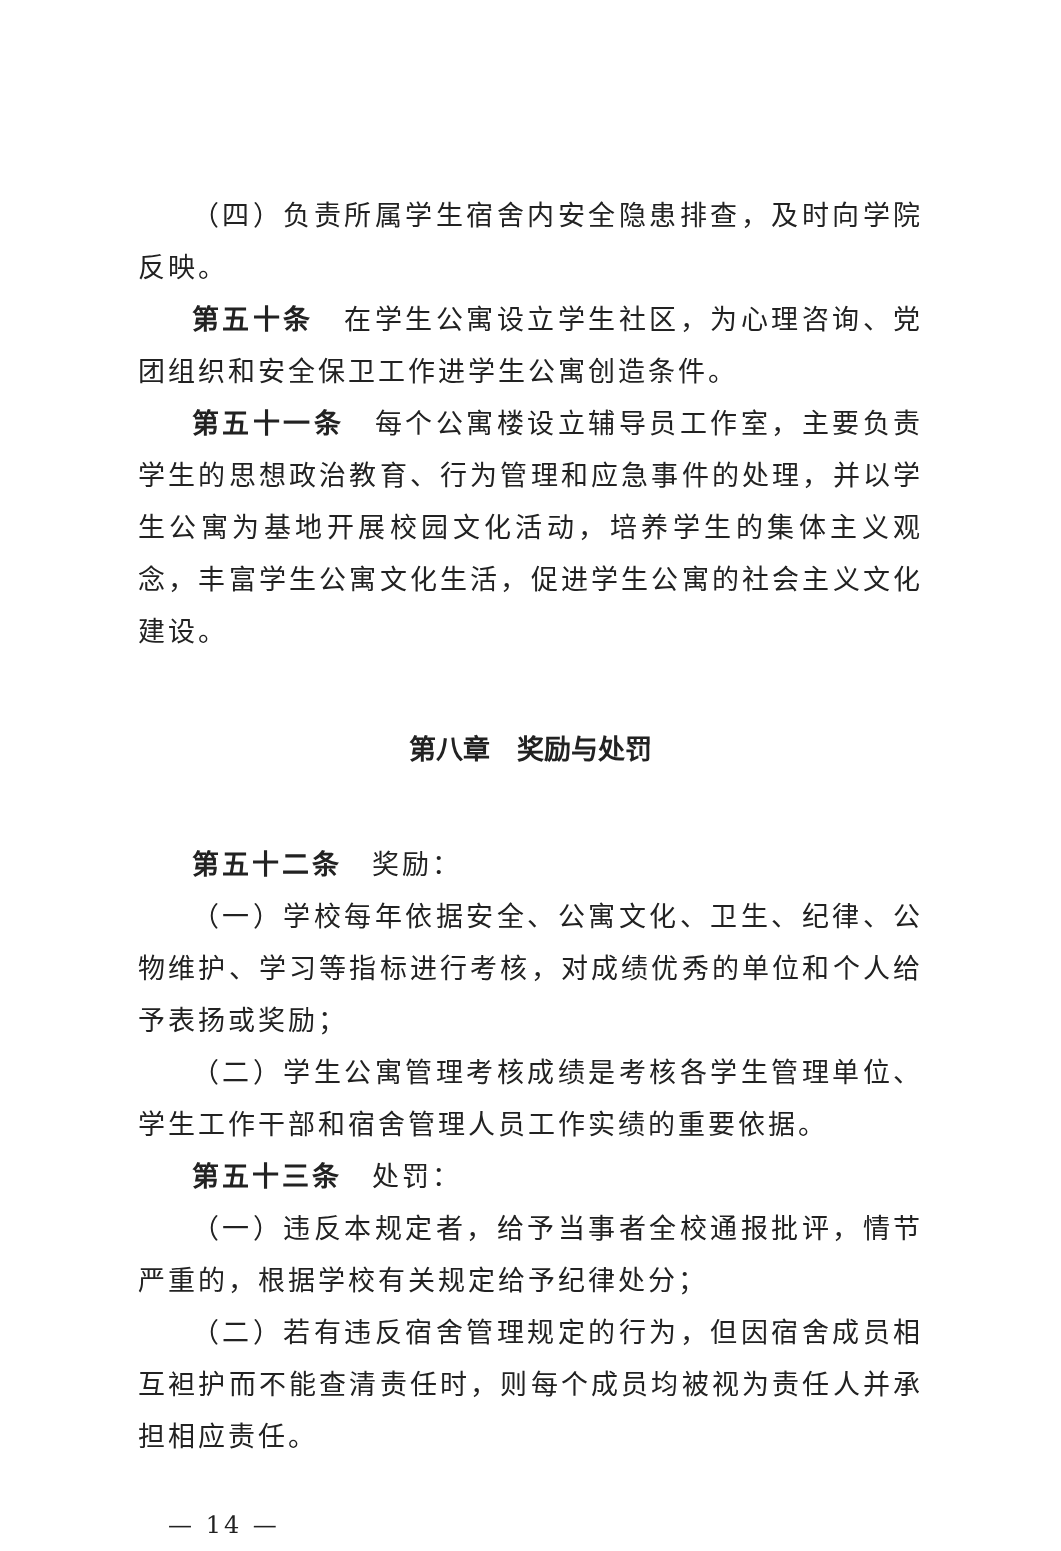（四）负责所属学生宿舍内安全隐患排查，及时向学院反映。
第五十条　在学生公寓设立学生社区，为心理咨询、党团组织和安全保卫工作进学生公寓创造条件。
第五十一条　每个公寓楼设立辅导员工作室，主要负责学生的思想政治教育、行为管理和应急事件的处理，并以学生公寓为基地开展校园文化活动，培养学生的集体主义观念，丰富学生公寓文化生活，促进学生公寓的社会主义文化建设。
第八章　奖励与处罚
第五十二条　奖励：
（一）学校每年依据安全、公寓文化、卫生、纪律、公物维护、学习等指标进行考核，对成绩优秀的单位和个人给予表扬或奖励；
（二）学生公寓管理考核成绩是考核各学生管理单位、学生工作干部和宿舍管理人员工作实绩的重要依据。
第五十三条　处罚：
（一）违反本规定者，给予当事者全校通报批评，情节严重的，根据学校有关规定给予纪律处分；
（二）若有违反宿舍管理规定的行为，但因宿舍成员相互袒护而不能查清责任时，则每个成员均被视为责任人并承担相应责任。
— 14 —